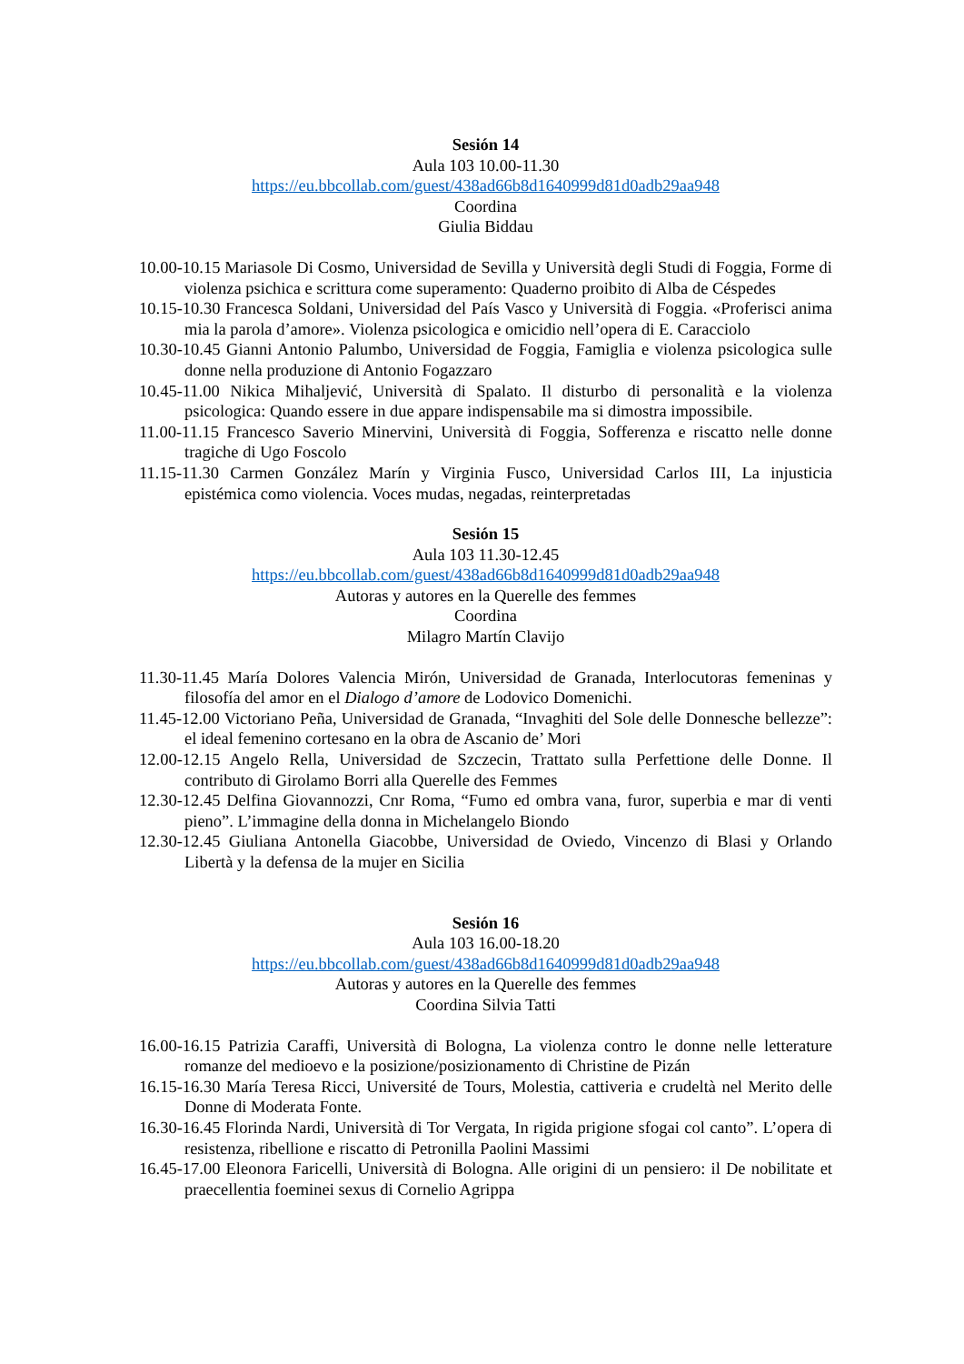Sesión 14
Aula 103 10.00-11.30
https://eu.bbcollab.com/guest/438ad66b8d1640999d81d0adb29aa948
Coordina
Giulia Biddau
10.00-10.15 Mariasole Di Cosmo, Universidad de Sevilla y Università degli Studi di Foggia, Forme di violenza psichica e scrittura come superamento: Quaderno proibito di Alba de Céspedes
10.15-10.30 Francesca Soldani, Universidad del País Vasco y Università di Foggia. «Proferisci anima mia la parola d’amore». Violenza psicologica e omicidio nell’opera di E. Caracciolo
10.30-10.45 Gianni Antonio Palumbo, Universidad de Foggia, Famiglia e violenza psicologica sulle donne nella produzione di Antonio Fogazzaro
10.45-11.00 Nikica Mihaljević, Università di Spalato. Il disturbo di personalità e la violenza psicologica: Quando essere in due appare indispensabile ma si dimostra impossibile.
11.00-11.15 Francesco Saverio Minervini, Università di Foggia, Sofferenza e riscatto nelle donne tragiche di Ugo Foscolo
11.15-11.30 Carmen González Marín y Virginia Fusco, Universidad Carlos III, La injusticia epistémica como violencia. Voces mudas, negadas, reinterpretadas
Sesión 15
Aula 103 11.30-12.45
https://eu.bbcollab.com/guest/438ad66b8d1640999d81d0adb29aa948
Autoras y autores en la Querelle des femmes
Coordina
Milagro Martín Clavijo
11.30-11.45 María Dolores Valencia Mirón, Universidad de Granada, Interlocutoras femeninas y filosofía del amor en el Dialogo d’amore de Lodovico Domenichi.
11.45-12.00 Victoriano Peña, Universidad de Granada, “Invaghiti del Sole delle Donnesche bellezze”: el ideal femenino cortesano en la obra de Ascanio de’ Mori
12.00-12.15 Angelo Rella, Universidad de Szczecin, Trattato sulla Perfettione delle Donne. Il contributo di Girolamo Borri alla Querelle des Femmes
12.30-12.45 Delfina Giovannozzi, Cnr Roma, “Fumo ed ombra vana, furor, superbia e mar di venti pieno”. L’immagine della donna in Michelangelo Biondo
12.30-12.45 Giuliana Antonella Giacobbe, Universidad de Oviedo, Vincenzo di Blasi y Orlando Libertà y la defensa de la mujer en Sicilia
Sesión 16
Aula 103 16.00-18.20
https://eu.bbcollab.com/guest/438ad66b8d1640999d81d0adb29aa948
Autoras y autores en la Querelle des femmes
Coordina Silvia Tatti
16.00-16.15 Patrizia Caraffi, Università di Bologna, La violenza contro le donne nelle letterature romanze del medioevo e la posizione/posizionamento di Christine de Pizán
16.15-16.30 María Teresa Ricci, Université de Tours, Molestia, cattiveria e crudeltà nel Merito delle Donne di Moderata Fonte.
16.30-16.45 Florinda Nardi, Università di Tor Vergata, In rigida prigione sfogai col canto”. L’opera di resistenza, ribellione e riscatto di Petronilla Paolini Massimi
16.45-17.00 Eleonora Faricelli, Università di Bologna. Alle origini di un pensiero: il De nobilitate et praecellentia foeminei sexus di Cornelio Agrippa